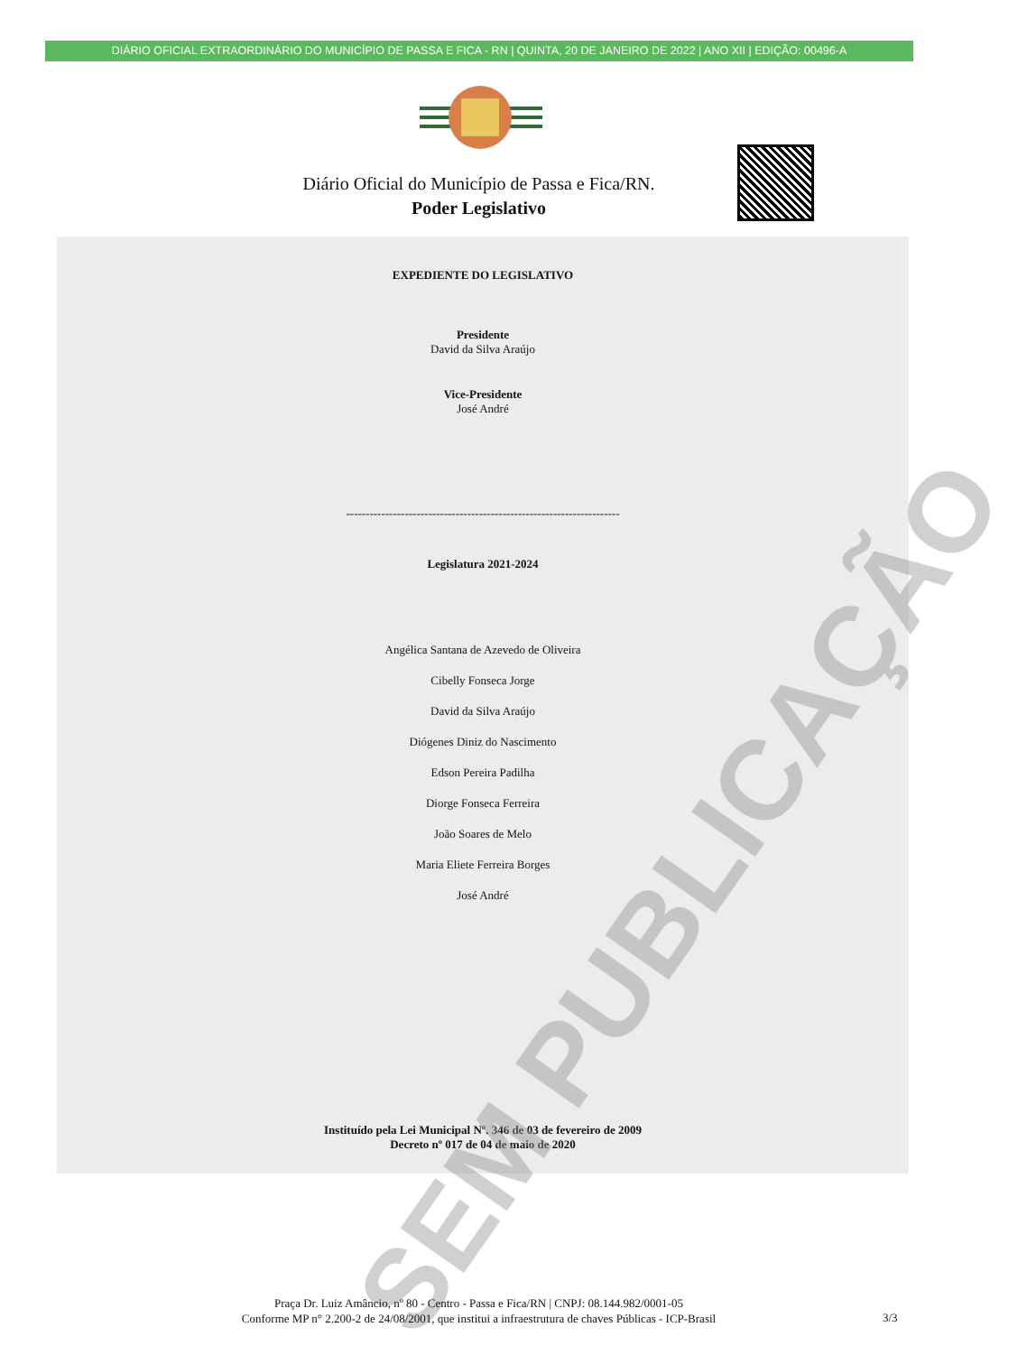DIÁRIO OFICIAL EXTRAORDINÁRIO DO MUNICÍPIO DE PASSA E FICA - RN | QUINTA, 20 DE JANEIRO DE 2022 | ANO XII | EDIÇÃO: 00496-A
Diário Oficial do Município de Passa e Fica/RN.
Poder Legislativo
SEM PUBLICAÇÃO
EXPEDIENTE DO LEGISLATIVO
Presidente
David da Silva Araújo
Vice-Presidente
José André
----------------------------------------------------------------------
Legislatura 2021-2024
Angélica Santana de Azevedo de Oliveira
Cibelly Fonseca Jorge
David da Silva Araújo
Diógenes Diniz do Nascimento
Edson Pereira Padilha
Diorge Fonseca Ferreira
João Soares de Melo
Maria Eliete Ferreira Borges
José André
Instituído pela Lei Municipal Nº. 346 de 03 de fevereiro de 2009
Decreto nº 017 de 04 de maio de 2020
Praça Dr. Luiz Amâncio, nº 80 - Centro - Passa e Fica/RN | CNPJ: 08.144.982/0001-05
Conforme MP n° 2.200-2 de 24/08/2001, que institui a infraestrutura de chaves Públicas - ICP-Brasil
3/3